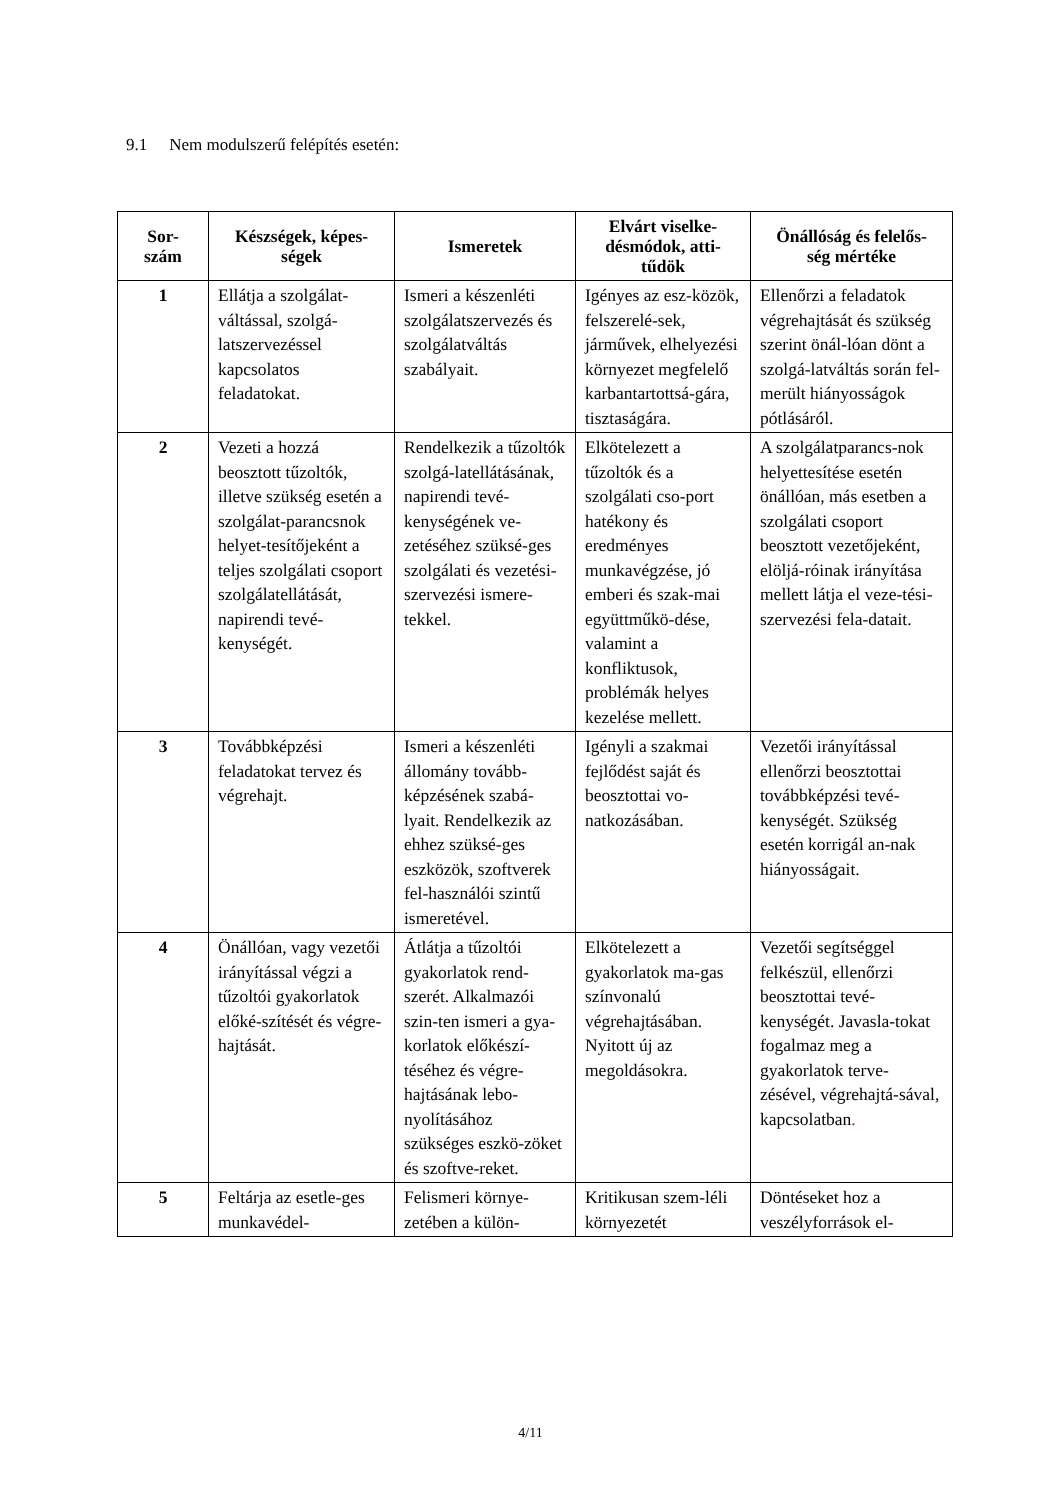9.1 Nem modulszerű felépítés esetén:
| Sor- szám | Készségek, képes- ségek | Ismeretek | Elvárt viselke- désmódok, atti- tűdök | Önállóság és felelős- ség mértéke |
| --- | --- | --- | --- | --- |
| 1 | Ellátja a szolgálat-váltással, szolgá-latszervezéssel kapcsolatos feladatokat. | Ismeri a készenléti szolgálatszervezés és szolgálatváltás szabályait. | Igényes az esz-közök, felszerelé-sek, járművek, elhelyezési környezet megfelelő karbantartottsá-gára, tisztaságára. | Ellenőrzi a feladatok végrehajtását és szükség szerint önál-lóan dönt a szolgá-latváltás során fel-merült hiányosságok pótlásáról. |
| 2 | Vezeti a hozzá beosztott tűzoltók, illetve szükség esetén a szolgálat-parancsnok helyet-tesítőjeként a teljes szolgálati csoport szolgálatellátását, napirendi tevé-kenységét. | Rendelkezik a tűzoltók szolgá-latellátásának, napirendi tevé-kenységének ve-zetéséhez szüksé-ges szolgálati és vezetési-szervezési ismere-tekkel. | Elkötelezett a tűzoltók és a szolgálati cso-port hatékony és eredményes munkavégzése, jó emberi és szak-mai együttműkö-dése, valamint a konfliktusok, problémák helyes kezelése mellett. | A szolgálatparancs-nok helyettesítése esetén önállóan, más esetben a szolgálati csoport beosztott vezetőjeként, elöljá-róinak irányítása mellett látja el veze-tési-szervezési fela-datait. |
| 3 | Továbbképzési feladatokat tervez és végrehajt. | Ismeri a készenléti állomány tovább-képzésének szabá-lyait. Rendelkezik az ehhez szüksé-ges eszközök, szoftverek fel-használói szintű ismeretével. | Igényli a szakmai fejlődést saját és beosztottai vo-natkozásában. | Vezetői irányítással ellenőrzi beosztottai továbbképzési tevé-kenységét. Szükség esetén korrigál an-nak hiányosságait. |
| 4 | Önállóan, vagy vezetői irányítással végzi a tűzoltói gyakorlatok előké-szítését és végre-hajtását. | Átlátja a tűzoltói gyakorlatok rend-szerét. Alkalmazói szin-ten ismeri a gya-korlatok előkészí-téséhez és végre-hajtásának lebo-nyolításához szükséges eszkö-zöket és szoftve-reket. | Elkötelezett a gyakorlatok ma-gas színvonalú végrehajtásában. Nyitott új az megoldásokra. | Vezetői segítséggel felkészül, ellenőrzi beosztottai tevé-kenységét. Javasla-tokat fogalmaz meg a gyakorlatok terve-zésével, végrehajtá-sával, kapcsolatban . |
| 5 | Feltárja az esetle-ges munkavédel- | Felismeri környe-zetében a külön- | Kritikusan szem-léli környezetét | Döntéseket hoz a veszélyforrások el- |
4/11